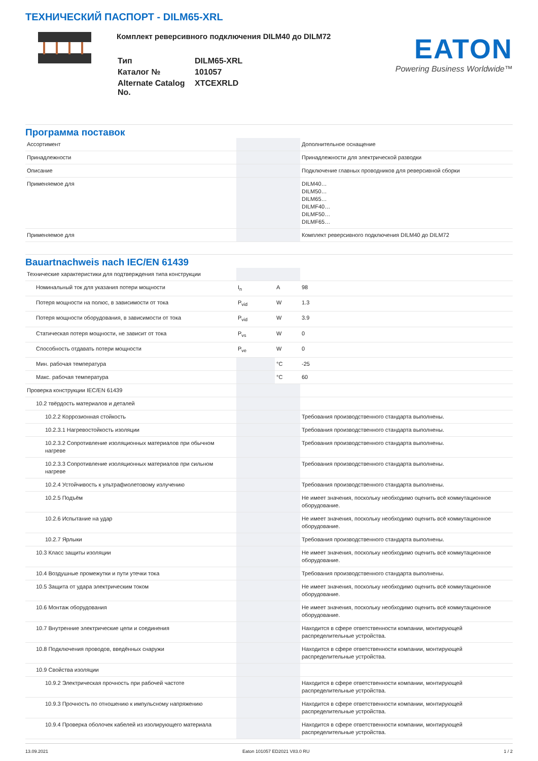ТЕХНИЧЕСКИЙ ПАСПОРТ - DILM65-XRL
Комплект реверсивного подключения DILM40 до DILM72
| Тип | DILM65-XRL |
| Каталог № | 101057 |
| Alternate Catalog No. | XTCEXRLD |
EATON
Powering Business Worldwide™
Программа поставок
| Ассортимент | | | Дополнительное оснащение |
| Принадлежности | | | Принадлежности для электрической разводки |
| Описание | | | Подключение главных проводников для реверсивной сборки |
| Применяемое для | | | DILM40… DILM50… DILM65… DILMF40… DILMF50… DILMF65… |
| Применяемое для | | | Комплект реверсивного подключения DILM40 до DILM72 |
Bauartnachweis nach IEC/EN 61439
| Технические характеристики для подтверждения типа конструкции | | | |
| Номинальный ток для указания потери мощности | I<sub>n</sub> | A | 98 |
| Потеря мощности на полюс, в зависимости от тока | P<sub>vid</sub> | W | 1.3 |
| Потеря мощности оборудования, в зависимости от тока | P<sub>vid</sub> | W | 3.9 |
| Статическая потеря мощности, не зависит от тока | P<sub>vs</sub> | W | 0 |
| Способность отдавать потери мощности | P<sub>ve</sub> | W | 0 |
| Мин. рабочая температура | | °C | -25 |
| Макс. рабочая температура | | °C | 60 |
| Проверка конструкции IEC/EN 61439 | | | |
| 10.2 твёрдость материалов и деталей | | | |
| 10.2.2 Коррозионная стойкость | | | Требования производственного стандарта выполнены. |
| 10.2.3.1 Нагревостойкость изоляции | | | Требования производственного стандарта выполнены. |
| 10.2.3.2 Сопротивление изоляционных материалов при обычном нагреве | | | Требования производственного стандарта выполнены. |
| 10.2.3.3 Сопротивление изоляционных материалов при сильном нагреве | | | Требования производственного стандарта выполнены. |
| 10.2.4 Устойчивость к ультрафиолетовому излучению | | | Требования производственного стандарта выполнены. |
| 10.2.5 Подъём | | | Не имеет значения, поскольку необходимо оценить всё коммутационное оборудование. |
| 10.2.6 Испытание на удар | | | Не имеет значения, поскольку необходимо оценить всё коммутационное оборудование. |
| 10.2.7 Ярлыки | | | Требования производственного стандарта выполнены. |
| 10.3 Класс защиты изоляции | | | Не имеет значения, поскольку необходимо оценить всё коммутационное оборудование. |
| 10.4 Воздушные промежутки и пути утечки тока | | | Требования производственного стандарта выполнены. |
| 10.5 Защита от удара электрическим током | | | Не имеет значения, поскольку необходимо оценить всё коммутационное оборудование. |
| 10.6 Монтаж оборудования | | | Не имеет значения, поскольку необходимо оценить всё коммутационное оборудование. |
| 10.7 Внутренние электрические цепи и соединения | | | Находится в сфере ответственности компании, монтирующей распределительные устройства. |
| 10.8 Подключения проводов, введённых снаружи | | | Находится в сфере ответственности компании, монтирующей распределительные устройства. |
| 10.9 Свойства изоляции | | | |
| 10.9.2 Электрическая прочность при рабочей частоте | | | Находится в сфере ответственности компании, монтирующей распределительные устройства. |
| 10.9.3 Прочность по отношению к импульсному напряжению | | | Находится в сфере ответственности компании, монтирующей распределительные устройства. |
| 10.9.4 Проверка оболочек кабелей из изолирующего материала | | | Находится в сфере ответственности компании, монтирующей распределительные устройства. |
13.09.2021 Eaton 101057 ED2021 V83.0 RU 1 / 2